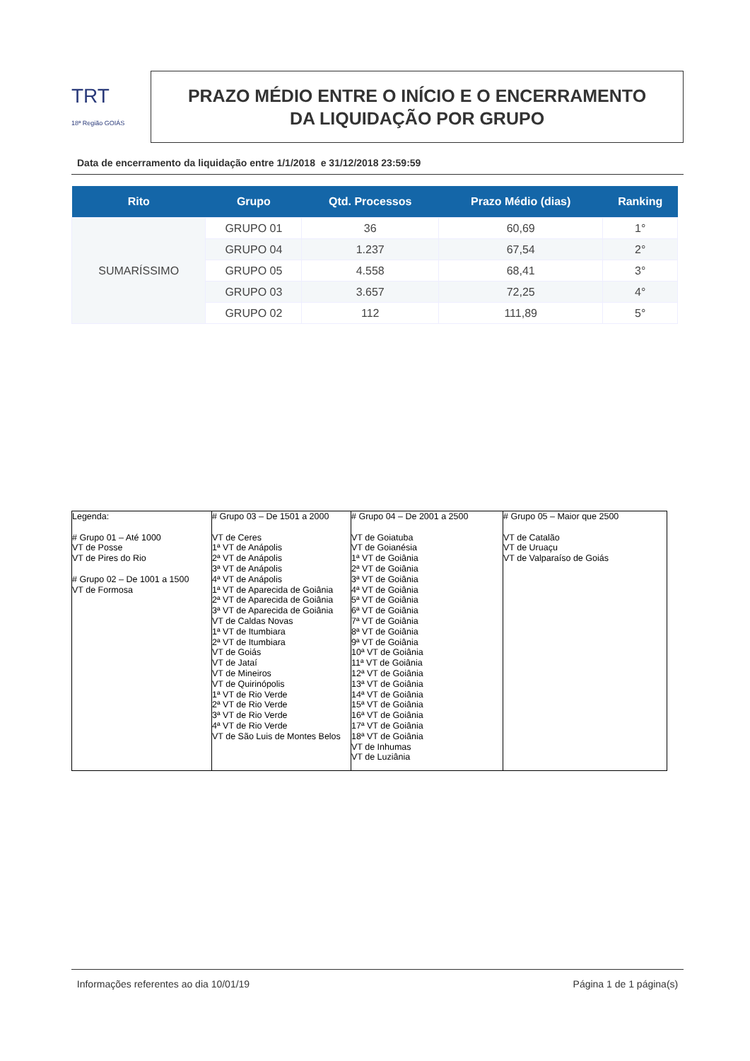TRT
18ª Região GOIÁS
PRAZO MÉDIO ENTRE O INÍCIO E O ENCERRAMENTO
DA LIQUIDAÇÃO POR GRUPO
Data de encerramento da liquidação entre 1/1/2018 e 31/12/2018 23:59:59
| Rito | Grupo | Qtd. Processos | Prazo Médio (dias) | Ranking |
| --- | --- | --- | --- | --- |
| SUMARÍSSIMO | GRUPO 01 | 36 | 60,69 | 1° |
| | GRUPO 04 | 1.237 | 67,54 | 2° |
| | GRUPO 05 | 4.558 | 68,41 | 3° |
| | GRUPO 03 | 3.657 | 72,25 | 4° |
| | GRUPO 02 | 112 | 111,89 | 5° |
| Legenda: # Grupo 01 – Até 1000 VT de Posse VT de Pires do Rio # Grupo 02 – De 1001 a 1500 VT de Formosa | # Grupo 03 – De 1501 a 2000 VT de Ceres 1ª VT de Anápolis 2ª VT de Anápolis 3ª VT de Anápolis 4ª VT de Anápolis 1ª VT de Aparecida de Goiânia 2ª VT de Aparecida de Goiânia 3ª VT de Aparecida de Goiânia VT de Caldas Novas 1ª VT de Itumbiara 2ª VT de Itumbiara VT de Goiás VT de Jataí VT de Mineiros VT de Quirinópolis 1ª VT de Rio Verde 2ª VT de Rio Verde 3ª VT de Rio Verde 4ª VT de Rio Verde VT de São Luis de Montes Belos | # Grupo 04 – De 2001 a 2500 VT de Goiatuba VT de Goianésia 1ª VT de Goiânia 2ª VT de Goiânia 3ª VT de Goiânia 4ª VT de Goiânia 5ª VT de Goiânia 6ª VT de Goiânia 7ª VT de Goiânia 8ª VT de Goiânia 9ª VT de Goiânia 10ª VT de Goiânia 11ª VT de Goiânia 12ª VT de Goiânia 13ª VT de Goiânia 14ª VT de Goiânia 15ª VT de Goiânia 16ª VT de Goiânia 17ª VT de Goiânia 18ª VT de Goiânia VT de Inhumas VT de Luziânia | # Grupo 05 – Maior que 2500 VT de Catalão VT de Uruaçu VT de Valparaíso de Goiás |
Informações referentes ao dia 10/01/19 Página 1 de 1 página(s)